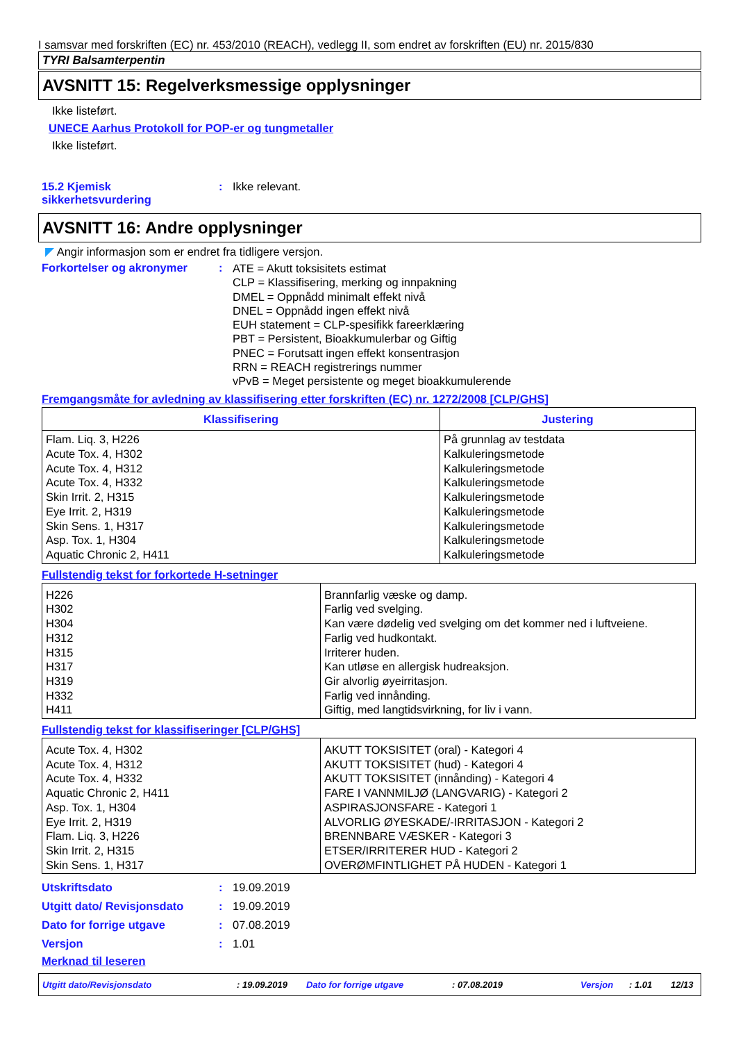I samsvar med forskriften (EC) nr. 453/2010 (REACH), vedlegg II, som endret av forskriften (EU) nr. 2015/830
TYRI Balsamterpentin
AVSNITT 15: Regelverksmessige opplysninger
Ikke listeført.
UNECE Aarhus Protokoll for POP-er og tungmetaller
Ikke listeført.
15.2 Kjemisk sikkerhetsvurdering
: Ikke relevant.
AVSNITT 16: Andre opplysninger
◤ Angir informasjon som er endret fra tidligere versjon.
Forkortelser og akronymer :
ATE = Akutt toksisitets estimat
CLP = Klassifisering, merking og innpakning
DMEL = Oppnådd minimalt effekt nivå
DNEL = Oppnådd ingen effekt nivå
EUH statement = CLP-spesifikk fareerklæring
PBT = Persistent, Bioakkumulerbar og Giftig
PNEC = Forutsatt ingen effekt konsentrasjon
RRN = REACH registrerings nummer
vPvB = Meget persistente og meget bioakkumulerende
Fremgangsmåte for avledning av klassifisering etter forskriften (EC) nr. 1272/2008 [CLP/GHS]
| Klassifisering | Justering |
| --- | --- |
| Flam. Liq. 3, H226 Acute Tox. 4, H302 Acute Tox. 4, H312 Acute Tox. 4, H332 Skin Irrit. 2, H315 Eye Irrit. 2, H319 Skin Sens. 1, H317 Asp. Tox. 1, H304 Aquatic Chronic 2, H411 | På grunnlag av testdata Kalkuleringsmetode Kalkuleringsmetode Kalkuleringsmetode Kalkuleringsmetode Kalkuleringsmetode Kalkuleringsmetode Kalkuleringsmetode Kalkuleringsmetode |
Fullstendig tekst for forkortede H-setninger
| H226 H302 H304 H312 H315 H317 H319 H332 H411 | Brannfarlig væske og damp. Farlig ved svelging. Kan være dødelig ved svelging om det kommer ned i luftveiene. Farlig ved hudkontakt. Irriterer huden. Kan utløse en allergisk hudreaksjon. Gir alvorlig øyeirritasjon. Farlig ved innånding. Giftig, med langtidsvirkning, for liv i vann. |
Fullstendig tekst for klassifiseringer [CLP/GHS]
| Acute Tox. 4, H302 Acute Tox. 4, H312 Acute Tox. 4, H332 Aquatic Chronic 2, H411 Asp. Tox. 1, H304 Eye Irrit. 2, H319 Flam. Liq. 3, H226 Skin Irrit. 2, H315 Skin Sens. 1, H317 | AKUTT TOKSISITET (oral) - Kategori 4 AKUTT TOKSISITET (hud) - Kategori 4 AKUTT TOKSISITET (innånding) - Kategori 4 FARE I VANNMILJØ (LANGVARIG) - Kategori 2 ASPIRASJONSFARE - Kategori 1 ALVORLIG ØYESKADE/-IRRITASJON - Kategori 2 BRENNBARE VÆSKER - Kategori 3 ETSER/IRRITERER HUD - Kategori 2 OVERØMFINTLIGHET PÅ HUDEN - Kategori 1 |
Utskriftsdato : 19.09.2019
Utgitt dato/ Revisjonsdato
: 19.09.2019
Dato for forrige utgave : 07.08.2019
Versjon : 1.01
Merknad til leseren
Utgitt dato/Revisjonsdato: 19.09.2019 Dato for forrige utgave: 07.08.2019 Versjon: 1.01 12/13